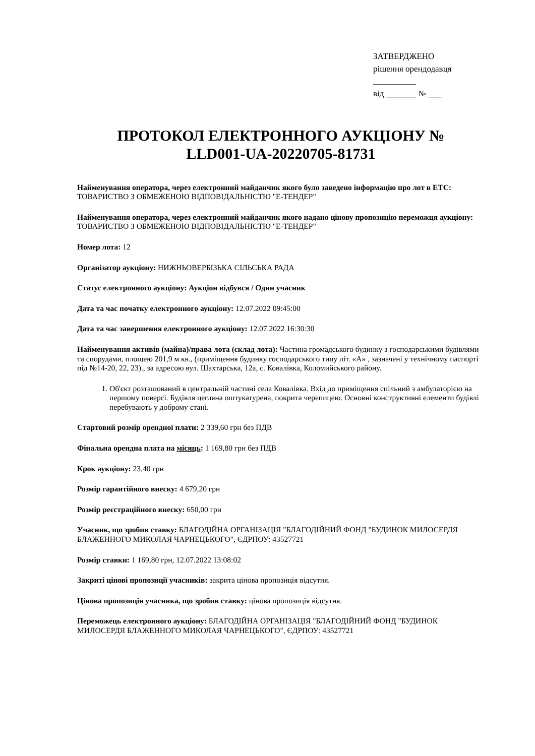ЗАТВЕРДЖЕНО
рішення орендодавця
__________
від _______ № ___
ПРОТОКОЛ ЕЛЕКТРОННОГО АУКЦІОНУ №
LLD001-UA-20220705-81731
Найменування оператора, через електронний майданчик якого було заведено інформацію про лот в ЕТС: ТОВАРИСТВО З ОБМЕЖЕНОЮ ВІДПОВІДАЛЬНІСТЮ "Е-ТЕНДЕР"
Найменування оператора, через електронний майданчик якого надано цінову пропозицію переможця аукціону: ТОВАРИСТВО З ОБМЕЖЕНОЮ ВІДПОВІДАЛЬНІСТЮ "Е-ТЕНДЕР"
Номер лота: 12
Організатор аукціону: НИЖНЬОВЕРБІЗЬКА СІЛЬСЬКА РАДА
Статус електронного аукціону: Аукціон відбувся / Один учасник
Дата та час початку електронного аукціону: 12.07.2022 09:45:00
Дата та час завершення електронного аукціону: 12.07.2022 16:30:30
Найменування активів (майна)/права лота (склад лота): Частина громадського будинку з господарськими будівлями та спорудами, площею 201,9 м кв., (приміщення будинку господарського типу літ. «А» , зазначені у технічному паспорті під №14-20, 22, 23)., за адресою вул. Шахтарська, 12а, с. Ковалівка, Коломийського району.
1. Об'єкт розташований в центральній частині села Ковалівка. Вхід до приміщення спільний з амбулаторією на першому поверсі. Будівля цегляна оштукатурена, покрита черепицею. Основні конструктивні елементи будівлі перебувають у доброму стані.
Стартовий розмір орендної плати: 2 339,60 грн без ПДВ
Фінальна орендна плата на місяць: 1 169,80 грн без ПДВ
Крок аукціону: 23,40 грн
Розмір гарантійного внеску: 4 679,20 грн
Розмір реєстраційного внеску: 650,00 грн
Учасник, що зробив ставку: БЛАГОДІЙНА ОРГАНІЗАЦІЯ "БЛАГОДІЙНИЙ ФОНД "БУДИНОК МИЛОСЕРДЯ БЛАЖЕННОГО МИКОЛАЯ ЧАРНЕЦЬКОГО", ЄДРПОУ: 43527721
Розмір ставки: 1 169,80 грн, 12.07.2022 13:08:02
Закриті цінові пропозиції учасників: закрита цінова пропозиція відсутня.
Цінова пропозиція учасника, що зробив ставку: цінова пропозиція відсутня.
Переможець електронного аукціону: БЛАГОДІЙНА ОРГАНІЗАЦІЯ "БЛАГОДІЙНИЙ ФОНД "БУДИНОК МИЛОСЕРДЯ БЛАЖЕННОГО МИКОЛАЯ ЧАРНЕЦЬКОГО", ЄДРПОУ: 43527721